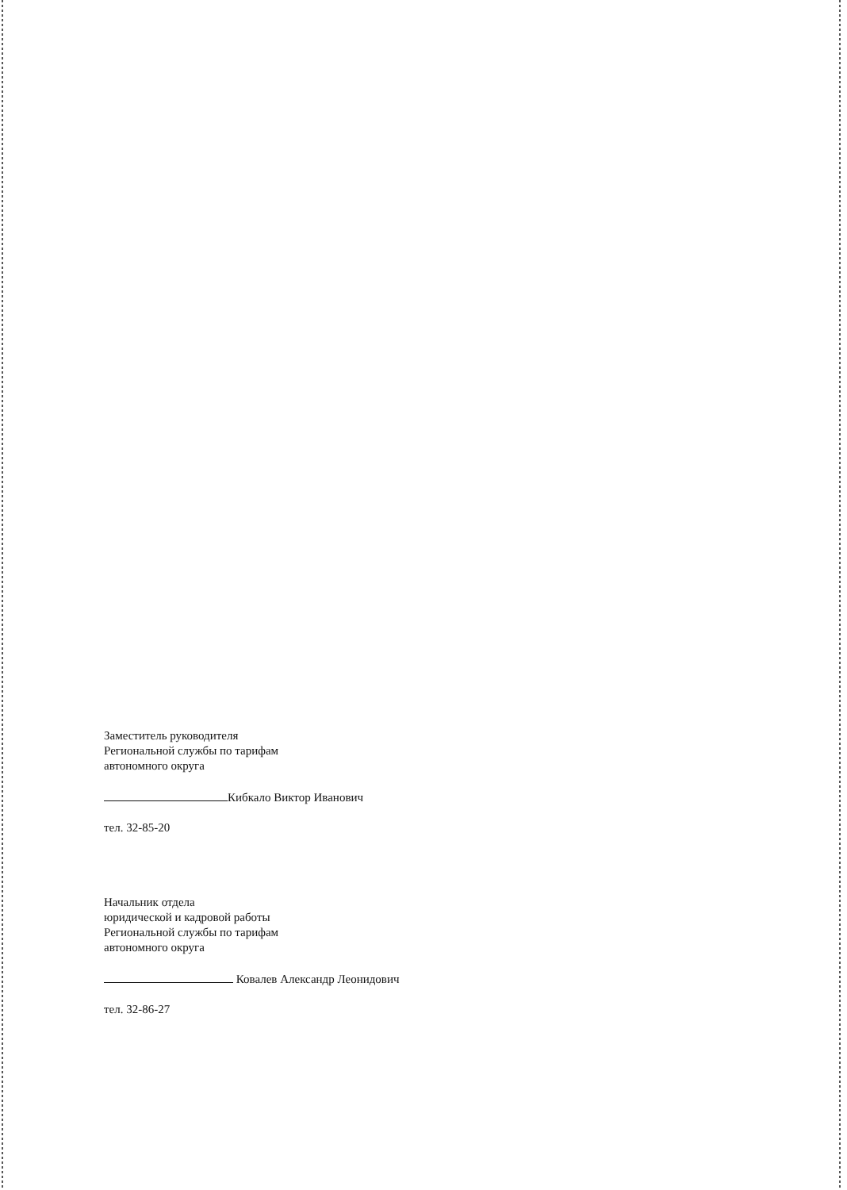Заместитель руководителя
Региональной службы по тарифам
автономного округа
Кибкало Виктор Иванович
тел. 32-85-20
Начальник отдела
юридической и кадровой работы
Региональной службы по тарифам
автономного округа
Ковалев Александр Леонидович
тел. 32-86-27